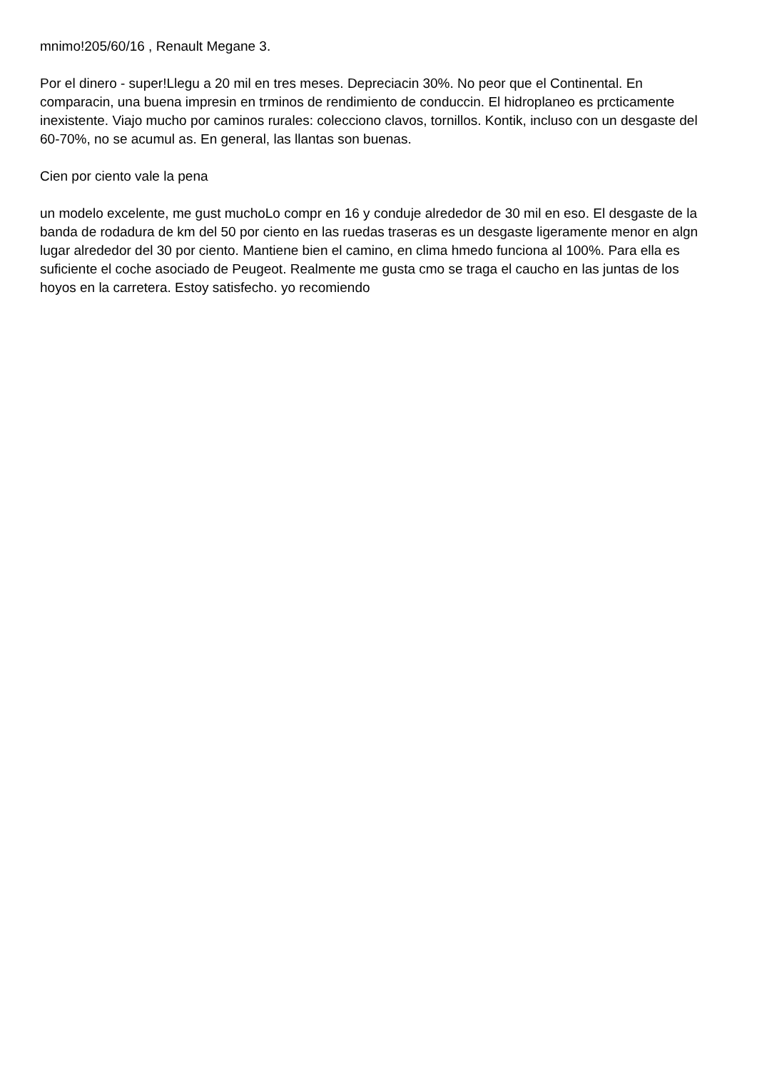mnimo!205/60/16 , Renault Megane 3.
Por el dinero - super!Llegu a 20 mil en tres meses. Depreciacin 30%. No peor que el Continental. En comparacin, una buena impresin en trminos de rendimiento de conduccin. El hidroplaneo es prcticamente inexistente. Viajo mucho por caminos rurales: colecciono clavos, tornillos. Kontik, incluso con un desgaste del 60-70%, no se acumul as. En general, las llantas son buenas.
Cien por ciento vale la pena
un modelo excelente, me gust muchoLo compr en 16 y conduje alrededor de 30 mil en eso. El desgaste de la banda de rodadura de km del 50 por ciento en las ruedas traseras es un desgaste ligeramente menor en algn lugar alrededor del 30 por ciento. Mantiene bien el camino, en clima hmedo funciona al 100%. Para ella es suficiente el coche asociado de Peugeot. Realmente me gusta cmo se traga el caucho en las juntas de los hoyos en la carretera. Estoy satisfecho. yo recomiendo